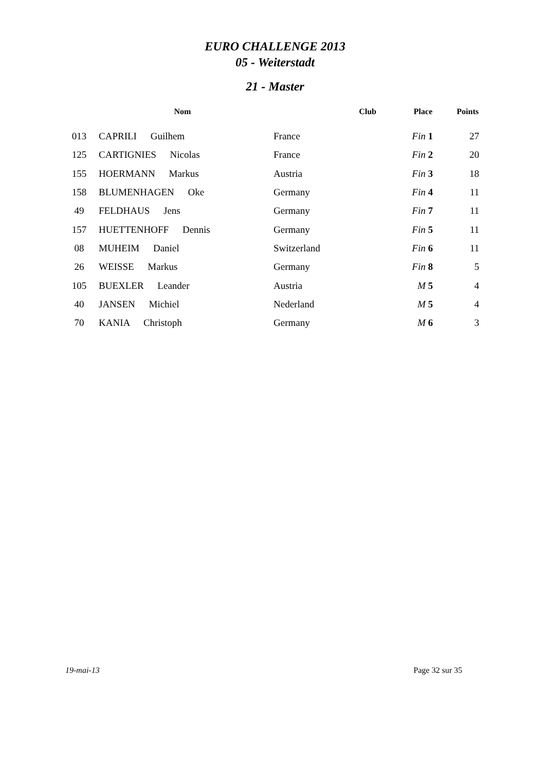EURO CHALLENGE 2013
05 - Weiterstadt
21 - Master
| | Nom | Club | Place | Points |
| --- | --- | --- | --- | --- |
| 013 | CAPRILI Guilhem | France | Fin 1 | 27 |
| 125 | CARTIGNIES Nicolas | France | Fin 2 | 20 |
| 155 | HOERMANN Markus | Austria | Fin 3 | 18 |
| 158 | BLUMENHAGEN Oke | Germany | Fin 4 | 11 |
| 49 | FELDHAUS Jens | Germany | Fin 7 | 11 |
| 157 | HUETTENHOFF Dennis | Germany | Fin 5 | 11 |
| 08 | MUHEIM Daniel | Switzerland | Fin 6 | 11 |
| 26 | WEISSE Markus | Germany | Fin 8 | 5 |
| 105 | BUEXLER Leander | Austria | M 5 | 4 |
| 40 | JANSEN Michiel | Nederland | M 5 | 4 |
| 70 | KANIA Christoph | Germany | M 6 | 3 |
19-mai-13 Page 32 sur 35